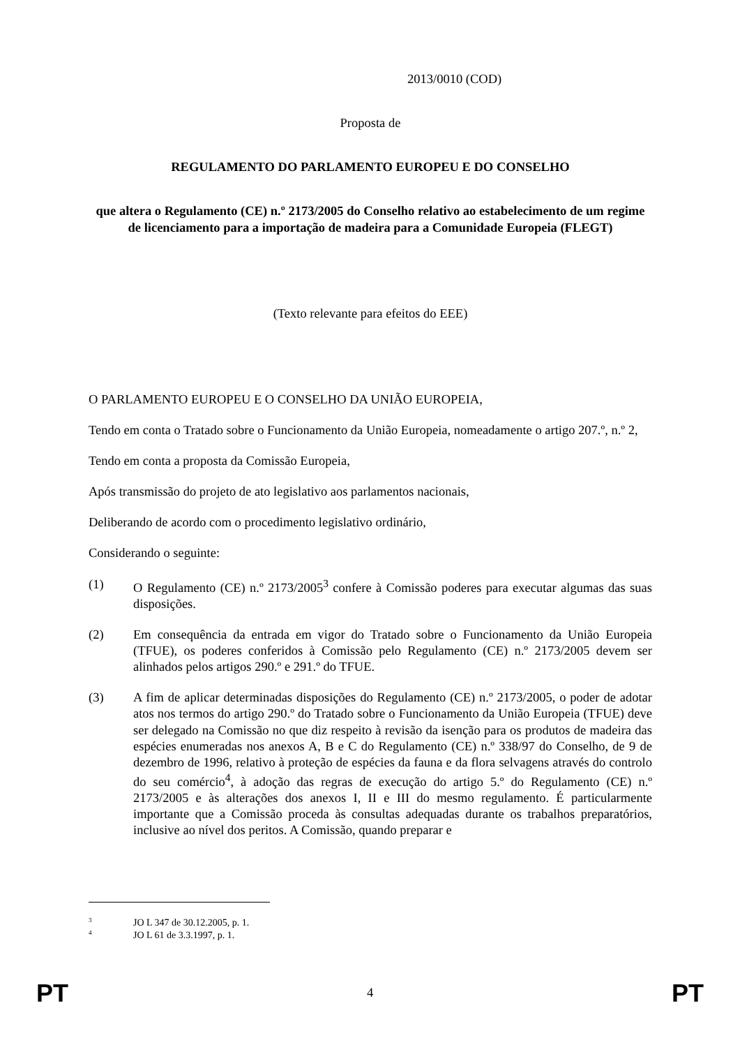2013/0010 (COD)
Proposta de
REGULAMENTO DO PARLAMENTO EUROPEU E DO CONSELHO
que altera o Regulamento (CE) n.º 2173/2005 do Conselho relativo ao estabelecimento de um regime de licenciamento para a importação de madeira para a Comunidade Europeia (FLEGT)
(Texto relevante para efeitos do EEE)
O PARLAMENTO EUROPEU E O CONSELHO DA UNIÃO EUROPEIA,
Tendo em conta o Tratado sobre o Funcionamento da União Europeia, nomeadamente o artigo 207.º, n.º 2,
Tendo em conta a proposta da Comissão Europeia,
Após transmissão do projeto de ato legislativo aos parlamentos nacionais,
Deliberando de acordo com o procedimento legislativo ordinário,
Considerando o seguinte:
(1) O Regulamento (CE) n.º 2173/2005<sup>3</sup> confere à Comissão poderes para executar algumas das suas disposições.
(2) Em consequência da entrada em vigor do Tratado sobre o Funcionamento da União Europeia (TFUE), os poderes conferidos à Comissão pelo Regulamento (CE) n.º 2173/2005 devem ser alinhados pelos artigos 290.º e 291.º do TFUE.
(3) A fim de aplicar determinadas disposições do Regulamento (CE) n.º 2173/2005, o poder de adotar atos nos termos do artigo 290.º do Tratado sobre o Funcionamento da União Europeia (TFUE) deve ser delegado na Comissão no que diz respeito à revisão da isenção para os produtos de madeira das espécies enumeradas nos anexos A, B e C do Regulamento (CE) n.º 338/97 do Conselho, de 9 de dezembro de 1996, relativo à proteção de espécies da fauna e da flora selvagens através do controlo do seu comércio<sup>4</sup>, à adoção das regras de execução do artigo 5.º do Regulamento (CE) n.º 2173/2005 e às alterações dos anexos I, II e III do mesmo regulamento. É particularmente importante que a Comissão proceda às consultas adequadas durante os trabalhos preparatórios, inclusive ao nível dos peritos. A Comissão, quando preparar e
<sup>3</sup> JO L 347 de 30.12.2005, p. 1.
<sup>4</sup> JO L 61 de 3.3.1997, p. 1.
PT 4 PT